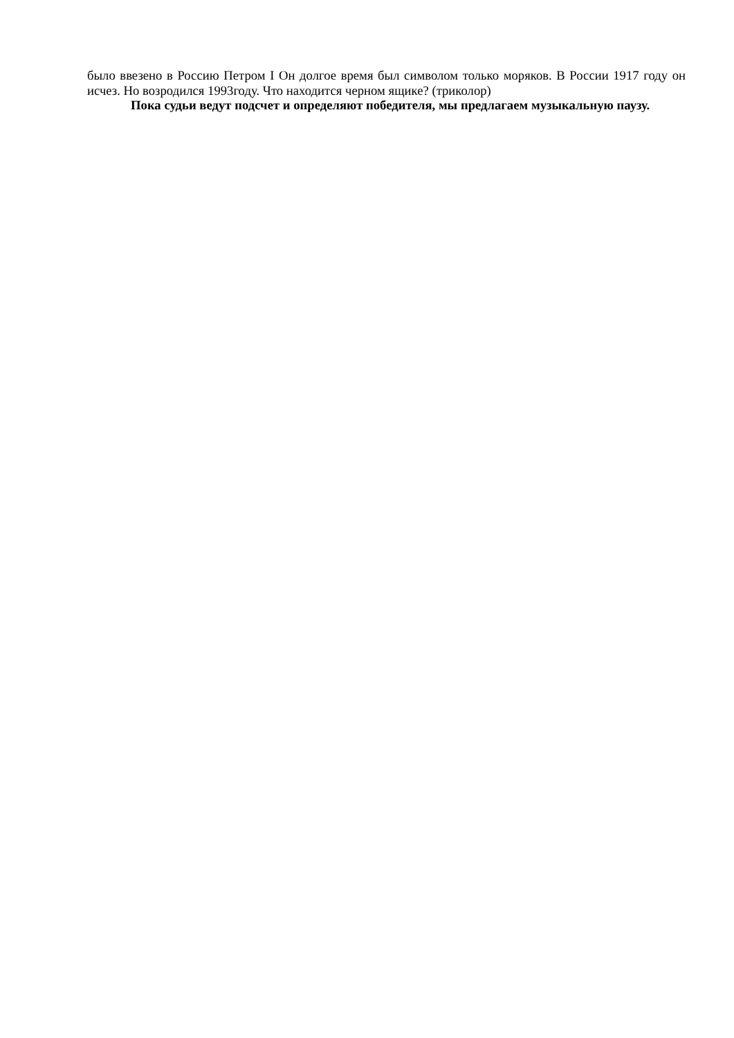было ввезено в Россию Петром I Он долгое время был символом только моряков. В России 1917 году он исчез. Но возродился 1993году. Что находится черном ящике? (триколор)
Пока судьи ведут подсчет и определяют победителя, мы предлагаем музыкальную паузу.